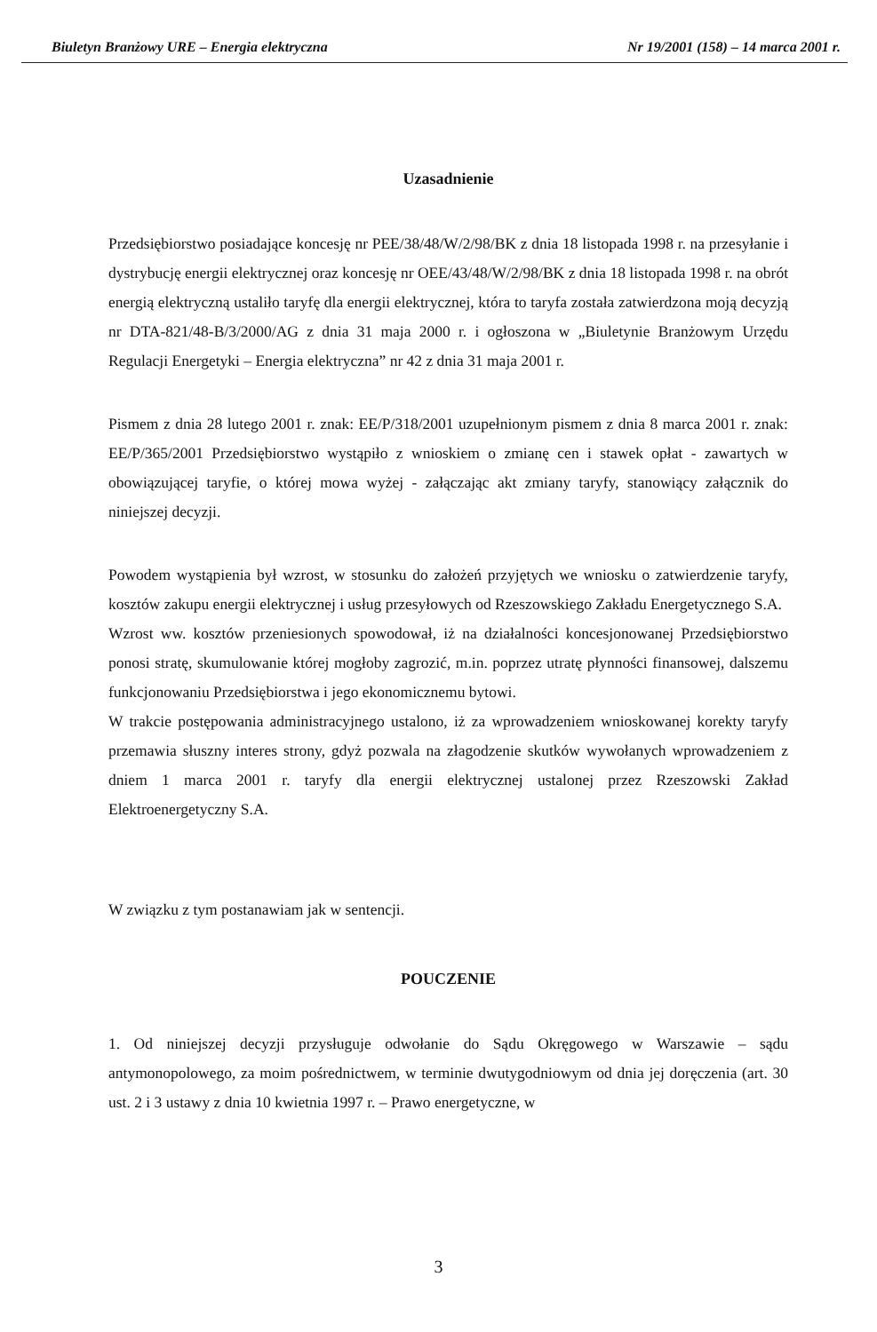Biuletyn Branżowy URE – Energia elektryczna Nr 19/2001 (158) – 14 marca 2001 r.
Uzasadnienie
Przedsiębiorstwo posiadające koncesję nr PEE/38/48/W/2/98/BK z dnia 18 listopada 1998 r. na przesyłanie i dystrybucję energii elektrycznej oraz koncesję nr OEE/43/48/W/2/98/BK z dnia 18 listopada 1998 r. na obrót energią elektryczną ustaliło taryfę dla energii elektrycznej, która to taryfa została zatwierdzona moją decyzją nr DTA-821/48-B/3/2000/AG z dnia 31 maja 2000 r. i ogłoszona w „Biuletynie Branżowym Urzędu Regulacji Energetyki – Energia elektryczna” nr 42 z dnia 31 maja 2001 r.
Pismem z dnia 28 lutego 2001 r. znak: EE/P/318/2001 uzupełnionym pismem z dnia 8 marca 2001 r. znak: EE/P/365/2001 Przedsiębiorstwo wystąpiło z wnioskiem o zmianę cen i stawek opłat - zawartych w obowiązującej taryfie, o której mowa wyżej - załączając akt zmiany taryfy, stanowiący załącznik do niniejszej decyzji.
Powodem wystąpienia był wzrost, w stosunku do założeń przyjętych we wniosku o zatwierdzenie taryfy, kosztów zakupu energii elektrycznej i usług przesyłowych od Rzeszowskiego Zakładu Energetycznego S.A.
Wzrost ww. kosztów przeniesionych spowodował, iż na działalności koncesjonowanej Przedsiębiorstwo ponosi stratę, skumulowanie której mogłoby zagrozić, m.in. poprzez utratę płynności finansowej, dalszemu funkcjonowaniu Przedsiębiorstwa i jego ekonomicznemu bytowi.
W trakcie postępowania administracyjnego ustalono, iż za wprowadzeniem wnioskowanej korekty taryfy przemawia słuszny interes strony, gdyż pozwala na złagodzenie skutków wywołanych wprowadzeniem z dniem 1 marca 2001 r. taryfy dla energii elektrycznej ustalonej przez Rzeszowski Zakład Elektroenergetyczny S.A.
W związku z tym postanawiam jak w sentencji.
POUCZENIE
1. Od niniejszej decyzji przysługuje odwołanie do Sądu Okręgowego w Warszawie – sądu antymonopolowego, za moim pośrednictwem, w terminie dwutygodniowym od dnia jej doręczenia (art. 30 ust. 2 i 3 ustawy z dnia 10 kwietnia 1997 r. – Prawo energetyczne, w
3